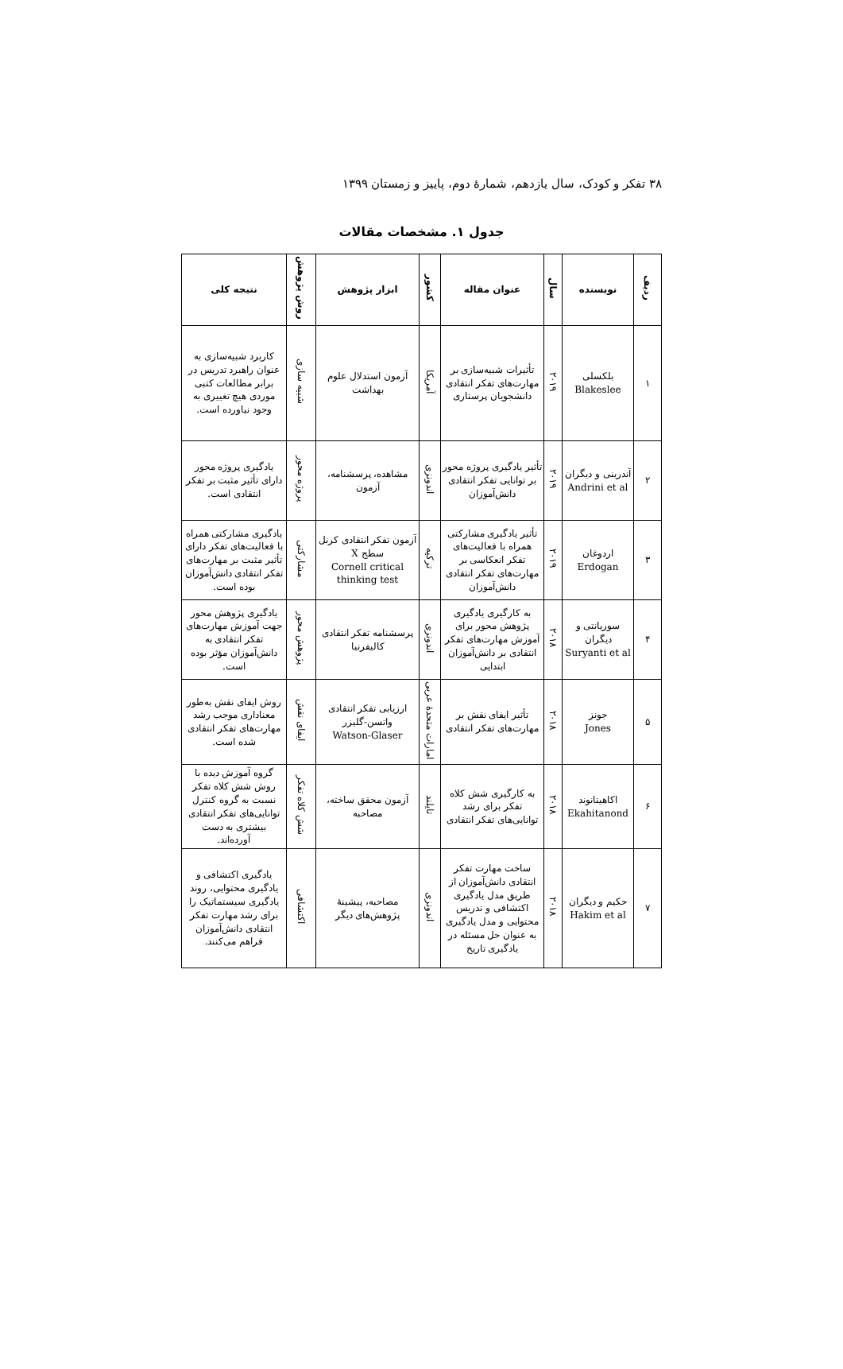۳۸ تفکر و کودک، سال یازدهم، شمارهٔ دوم، پاییز و زمستان ۱۳۹۹
جدول ۱. مشخصات مقالات
| ردیف | نویسنده | سال | عنوان مقاله | کشور | ابزار پژوهش | روش پژوهش | نتیجه کلی |
| --- | --- | --- | --- | --- | --- | --- | --- |
| ۱ | بلکسلی Blakeslee | ۲۰۱۹ | تأثیرات شبیه‌سازی بر مهارت‌های تفکر انتقادی دانشجویان پرستاری | آمریکا | آزمون استدلال علوم بهداشت | شبیه سازی | کاربرد شبیه‌سازی به عنوان راهبرد تدریس در برابر مطالعات کتبی موردی هیچ تغییری به وجود نیاورده است. |
| ۲ | آندرینی و دیگران Andrini et al | ۲۰۱۹ | تأثیر یادگیری پروژه محور بر توانایی تفکر انتقادی دانش‌آموزان | اندونزی | مشاهده، پرسشنامه، آزمون | پروژه محور | یادگیری پروژه محور دارای تأثیر مثبت بر تفکر انتقادی است. |
| ۳ | اردوغان Erdogan | ۲۰۱۹ | تأثیر یادگیری مشارکتی همراه با فعالیت‌های تفکر انعکاسی بر مهارت‌های تفکر انتقادی دانش‌آموزان | ترکیه | آزمون تفکر انتقادی کرنل سطح X Cornell critical thinking test | مشارکتی | یادگیری مشارکتی همراه با فعالیت‌های تفکر دارای تأثیر مثبت بر مهارت‌های تفکر انتقادی دانش‌آموزان بوده است. |
| ۴ | سوریانتی و دیگران Suryanti et al | ۲۰۱۸ | به کارگیری یادگیری پژوهش محور برای آموزش مهارت‌های تفکر انتقادی بر دانش‌آموزان ابتدایی | اندونزی | پرسشنامه تفکر انتقادی کالیفرنیا | پژوهش محور | یادگیری پژوهش محور جهت آموزش مهارت‌های تفکر انتقادی به دانش‌آموزان مؤثر بوده است. |
| ۵ | جونز Jones | ۲۰۱۸ | تأثیر ایفای نقش بر مهارت‌های تفکر انتقادی | امارات متحدهٔ عربی | ارزیابی تفکر انتقادی واتسن-گلیزر Watson-Glaser | ایفای نقش | روش ایفای نقش به‌طور معناداری موجب رشد مهارت‌های تفکر انتقادی شده است. |
| ۶ | اکاهیتانوند Ekahitanond | ۲۰۱۸ | به کارگیری شش کلاه تفکر برای رشد توانایی‌های تفکر انتقادی | تایلند | آزمون محقق ساخته، مصاحبه | شش کلاه تفکر | گروه آموزش دیده با روش شش کلاه تفکر نسبت به گروه کنترل توانایی‌های تفکر انتقادی بیشتری به دست آورده‌اند. |
| ۷ | حکیم و دیگران Hakim et al | ۲۰۱۸ | ساخت مهارت تفکر انتقادی دانش‌آموزان از طریق مدل یادگیری اکتشافی و تدریس محتوایی و مدل یادگیری به عنوان حل مسئله در یادگیری تاریخ | اندونزی | مصاحبه، پیشینهٔ پژوهش‌های دیگر | اکتشافی | یادگیری اکتشافی و یادگیری محتوایی، روند یادگیری سیستماتیک را برای رشد مهارت تفکر انتقادی دانش‌آموزان فراهم می‌کنند. |